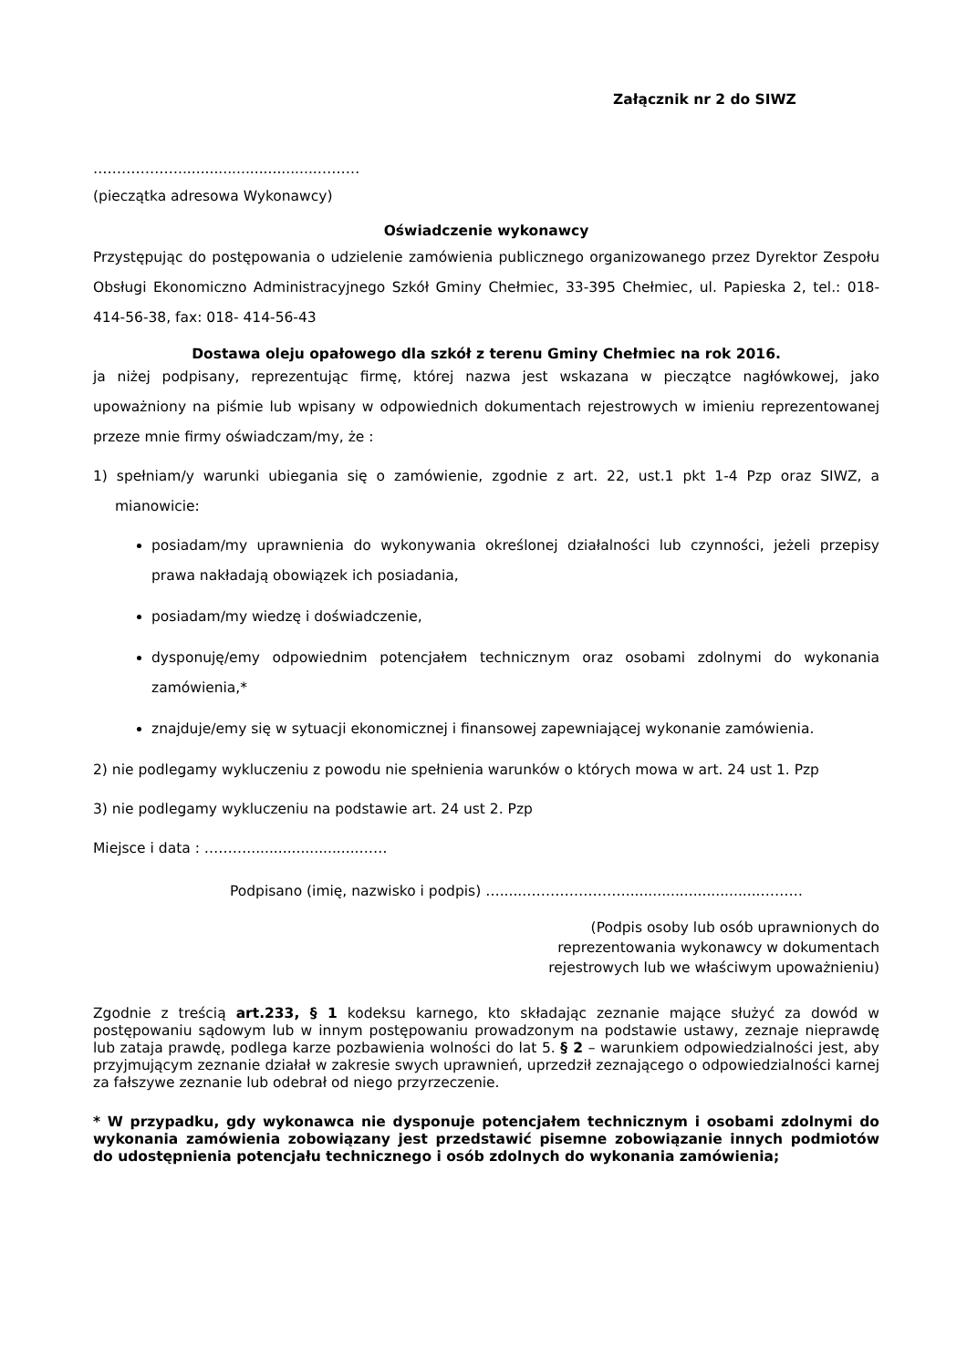Załącznik nr 2 do SIWZ
………………...............................………
(pieczątka adresowa Wykonawcy)
Oświadczenie wykonawcy
Przystępując do postępowania o udzielenie zamówienia publicznego organizowanego przez Dyrektor Zespołu Obsługi Ekonomiczno Administracyjnego Szkół Gminy Chełmiec, 33-395 Chełmiec, ul. Papieska 2, tel.: 018-414-56-38, fax: 018- 414-56-43
Dostawa oleju opałowego dla szkół z terenu Gminy Chełmiec na rok 2016.
ja niżej podpisany, reprezentując firmę, której nazwa jest wskazana w pieczątce nagłówkowej, jako upoważniony na piśmie lub wpisany w odpowiednich dokumentach rejestrowych w imieniu reprezentowanej przeze mnie firmy oświadczam/my, że :
1) spełniam/y warunki ubiegania się o zamówienie, zgodnie z art. 22, ust.1 pkt 1-4 Pzp oraz SIWZ, a mianowicie:
posiadam/my uprawnienia do wykonywania określonej działalności lub czynności, jeżeli przepisy prawa nakładają obowiązek ich posiadania,
posiadam/my wiedzę i doświadczenie,
dysponuję/emy odpowiednim potencjałem technicznym oraz osobami zdolnymi do wykonania zamówienia,*
znajduje/emy się w sytuacji ekonomicznej i finansowej zapewniającej wykonanie zamówienia.
2) nie podlegamy wykluczeniu z powodu nie spełnienia warunków o których mowa w art. 24 ust 1. Pzp
3) nie podlegamy wykluczeniu na podstawie art. 24 ust 2. Pzp
Miejsce i data : ……….........................……
Podpisano (imię, nazwisko i podpis) …......…………………..............................………
(Podpis osoby lub osób uprawnionych do
reprezentowania wykonawcy w dokumentach
rejestrowych lub we właściwym upoważnieniu)
Zgodnie z treścią art.233, § 1 kodeksu karnego, kto składając zeznanie mające służyć za dowód w postępowaniu sądowym lub w innym postępowaniu prowadzonym na podstawie ustawy, zeznaje nieprawdę lub zataja prawdę, podlega karze pozbawienia wolności do lat 5. § 2 – warunkiem odpowiedzialności jest, aby przyjmującym zeznanie działał w zakresie swych uprawnień, uprzedził zeznającego o odpowiedzialności karnej za fałszywe zeznanie lub odebrał od niego przyrzeczenie.
* W przypadku, gdy wykonawca nie dysponuje potencjałem technicznym i osobami zdolnymi do wykonania zamówienia zobowiązany jest przedstawić pisemne zobowiązanie innych podmiotów do udostępnienia potencjału technicznego i osób zdolnych do wykonania zamówienia;